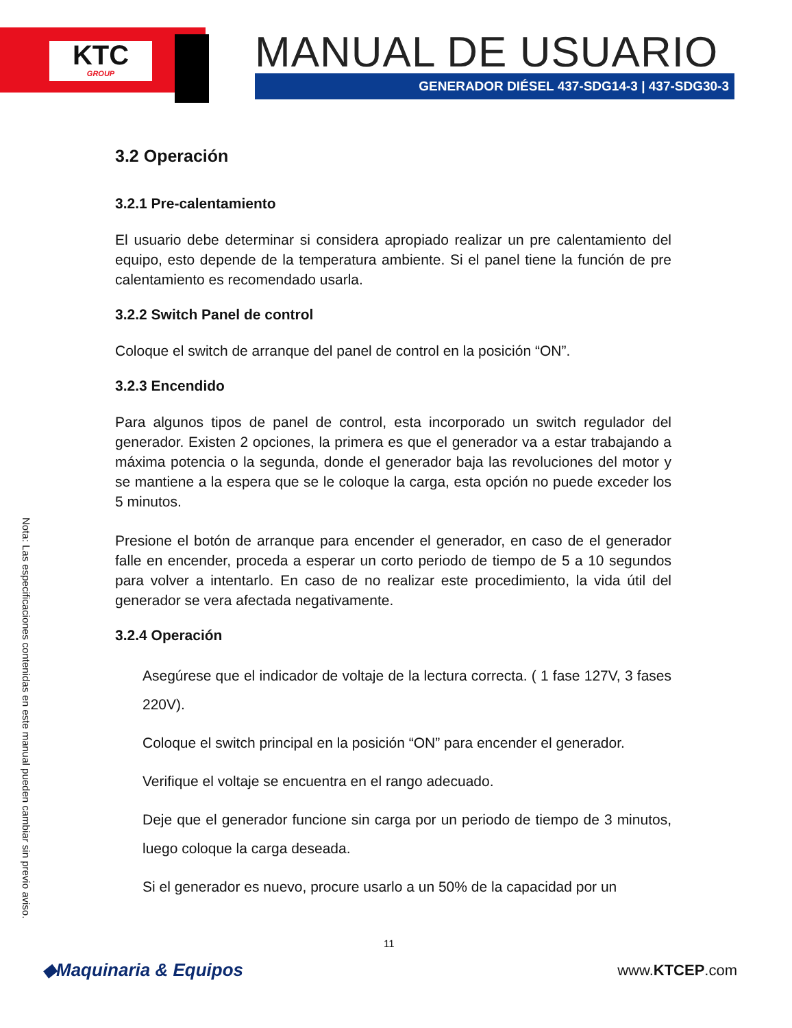KTC
GROUP
MANUAL DE USUARIO
GENERADOR DIÉSEL 437-SDG14-3 | 437-SDG30-3
3.2 Operación
3.2.1 Pre-calentamiento
El usuario debe determinar si considera apropiado realizar un pre calentamiento del equipo, esto depende de la temperatura ambiente. Si el panel tiene la función de pre calentamiento es recomendado usarla.
3.2.2 Switch Panel de control
Coloque el switch de arranque del panel de control en la posición “ON”.
3.2.3 Encendido
Para algunos tipos de panel de control, esta incorporado un switch regulador del generador. Existen 2 opciones, la primera es que el generador va a estar trabajando a máxima potencia o la segunda, donde el generador baja las revoluciones del motor y se mantiene a la espera que se le coloque la carga, esta opción no puede exceder los 5 minutos.
Presione el botón de arranque para encender el generador, en caso de el generador falle en encender, proceda a esperar un corto periodo de tiempo de 5 a 10 segundos para volver a intentarlo. En caso de no realizar este procedimiento, la vida útil del generador se vera afectada negativamente.
3.2.4 Operación
Asegúrese que el indicador de voltaje de la lectura correcta. ( 1 fase 127V, 3 fases 220V).
Coloque el switch principal en la posición “ON” para encender el generador.
Verifique el voltaje se encuentra en el rango adecuado.
Deje que el generador funcione sin carga por un periodo de tiempo de 3 minutos, luego coloque la carga deseada.
Si el generador es nuevo, procure usarlo a un 50% de la capacidad por un
Nota: Las especificaciones contenidas en este manual pueden cambiar sin previo aviso.
11
◆Maquinaria & Equipos www.KTCEP.com